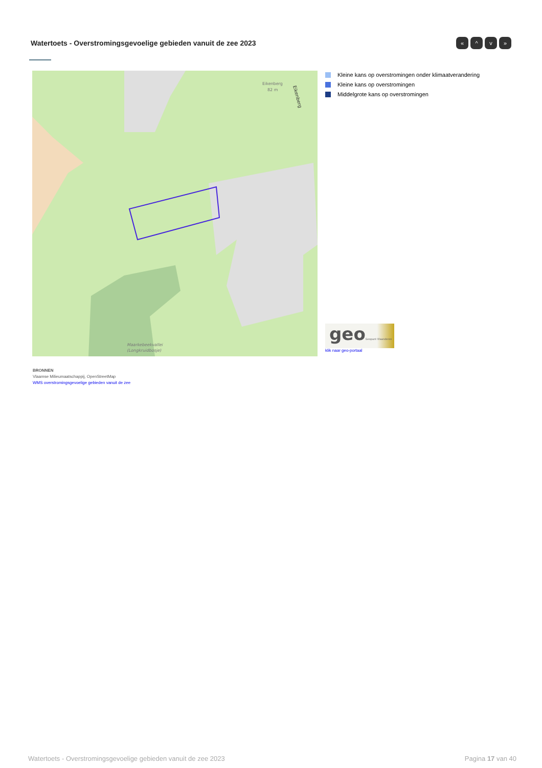Watertoets - Overstromingsgevoelige gebieden vanuit de zee 2023
« ^ v »
Eikenberg
82 m
Maarkebeekvallei
(Longkruidbosje)
Eikenberg
Kleine kans op overstromingen onder klimaatverandering
Kleine kans op overstromingen
Middelgrote kans op overstromingen
geoGeopunt Vlaanderen
klik naar geo-portaal
BRONNEN
Vlaamse Milieumaatschappij, OpenStreetMap
WMS overstromingsgevoelige gebieden vanuit de zee
Watertoets - Overstromingsgevoelige gebieden vanuit de zee 2023 Pagina 17 van 40